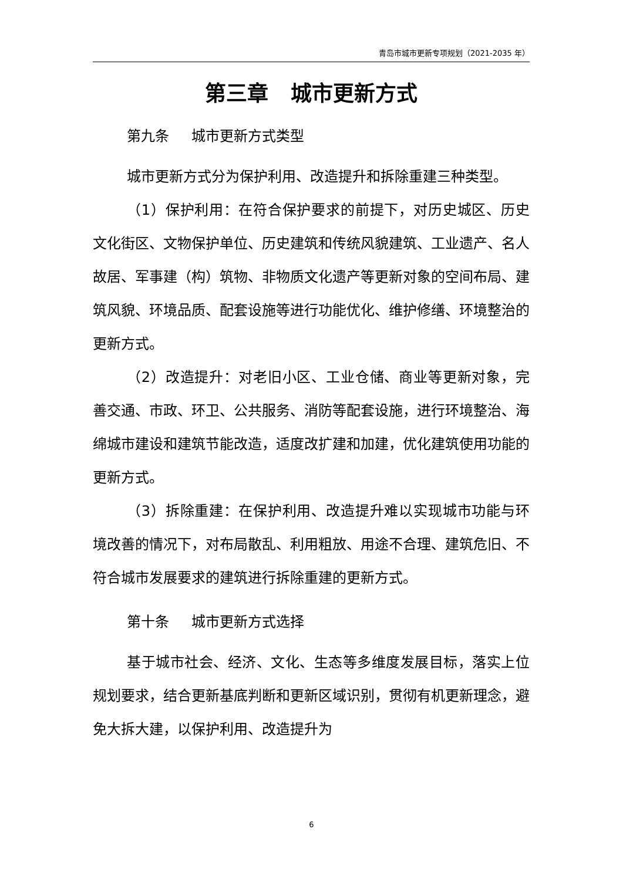青岛市城市更新专项规划（2021-2035 年）
第三章 城市更新方式
第九条 城市更新方式类型
城市更新方式分为保护利用、改造提升和拆除重建三种类型。
（1）保护利用：在符合保护要求的前提下，对历史城区、历史文化街区、文物保护单位、历史建筑和传统风貌建筑、工业遗产、名人故居、军事建（构）筑物、非物质文化遗产等更新对象的空间布局、建筑风貌、环境品质、配套设施等进行功能优化、维护修缮、环境整治的更新方式。
（2）改造提升：对老旧小区、工业仓储、商业等更新对象，完善交通、市政、环卫、公共服务、消防等配套设施，进行环境整治、海绵城市建设和建筑节能改造，适度改扩建和加建，优化建筑使用功能的更新方式。
（3）拆除重建：在保护利用、改造提升难以实现城市功能与环境改善的情况下，对布局散乱、利用粗放、用途不合理、建筑危旧、不符合城市发展要求的建筑进行拆除重建的更新方式。
第十条 城市更新方式选择
基于城市社会、经济、文化、生态等多维度发展目标，落实上位规划要求，结合更新基底判断和更新区域识别，贯彻有机更新理念，避免大拆大建，以保护利用、改造提升为
6